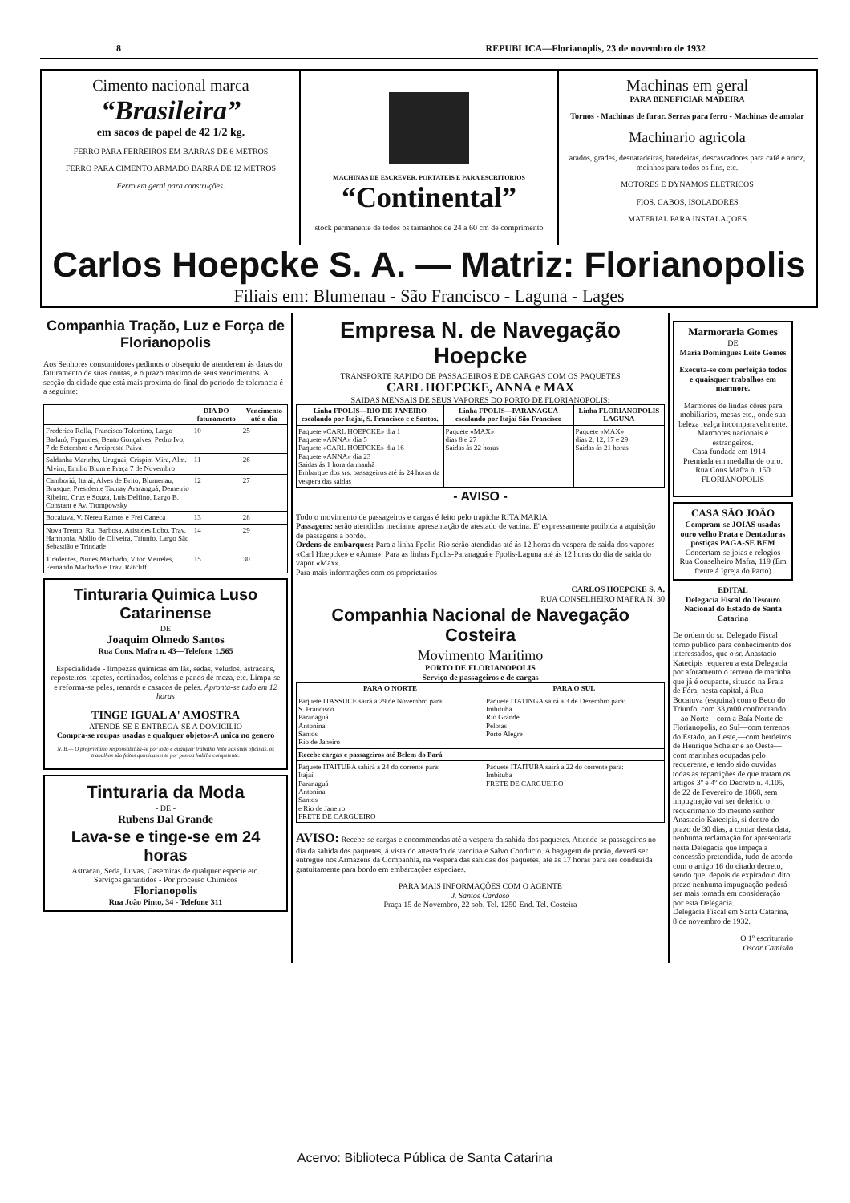8 REPUBLICA—Florianoplis, 23 de novembro de 1932
Cimento nacional marca
“Brasileira”
em sacos de papel de 42 1/2 kg.
FERRO PARA FERREIROS EM BARRAS DE 6 METROS
FERRO PARA CIMENTO ARMADO BARRA DE 12 METROS
Ferro em geral para construções.
MACHINAS DE ESCREVER, PORTATEIS E PARA ESCRITORIOS
“Continental”
stock permanente de todos os tamanhos de 24 a 60 cm de comprimento
Machinas em geral
PARA BENEFICIAR MADEIRA
Tornos - Machinas de furar. Serras para ferro - Machinas de amolar
Machinario agricola
arados, grades, desnatadeiras, batedeiras, descascadores para café e arroz, moinhos para todos os fins, etc.
MOTORES E DYNAMOS ELETRICOS
FIOS, CABOS, ISOLADORES
MATERIAL PARA INSTALAÇOES
Carlos Hoepcke S. A. — Matriz: Florianopolis
Filiais em: Blumenau - São Francisco - Laguna - Lages
Companhia Tração, Luz e Força de Florianopolis
Aos Senhores consumidores pedimos o obsequio de atenderem ás datas do faturamento de suas contas, e o prazo maximo de seus vencimentos. A secção da cidade que está mais proxima do final do periodo de tolerancia é a seguinte:
| | DIA DO faturamento | Vencimento até o dia |
| --- | --- | --- |
| Frederico Rolla, Francisco Tolentino, Largo Badaró, Fagundes, Bento Gonçalves, Pedro Ivo, 7 de Setembro e Arcipreste Paiva | 10 | 25 |
| Saldanha Marinho, Uruguai, Crispim Mira, Alm. Alvim, Emilio Blum e Praça 7 de Novembro | 11 | 26 |
| Camboriú, Itajai, Alves de Brito, Blumenau, Brusque, Presidente Taunay Araranguá, Demetrio Ribeiro, Cruz e Souza, Luis Delfino, Largo B. Constant e Av. Trompowsky | 12 | 27 |
| Bocaiuva, V. Nereu Ramos e Frei Caneca | 13 | 28 |
| Nova Trento, Rui Barbosa, Aristides Lobo, Trav. Harmonia, Abilio de Oliveira, Triunfo, Largo São Sebastião e Trindade | 14 | 29 |
| Tiradentes, Nunes Machado, Vitor Meireles, Fernando Machado e Trav. Ratcliff | 15 | 30 |
Tinturaria Quimica Luso Catarinense
DE
Joaquim Olmedo Santos
Rua Cons. Mafra n. 43—Telefone 1.565
Especialidade - limpezas quimicas em lãs, sedas, veludos, astracans, reposteiros, tapetes, cortinados, colchas e panos de meza, etc. Limpa-se e reforma-se peles, renards e casacos de peles. Apronta-se tudo em 12 horas
TINGE IGUAL A' AMOSTRA
ATENDE-SE E ENTREGA-SE A DOMICILIO
Compra-se roupas usadas e qualquer objetos-A unica no genero
N. B.— O proprietario responsabiliza-se por todo e qualquer trabalho feito nas suas oficinas, os trabalhos são feitos quimicamente por pessoa habil e competente.
Tinturaria da Moda
- DE -
Rubens Dal Grande
Lava-se e tinge-se em 24 horas
Astracan, Seda, Luvas, Casemiras de qualquer especie etc.
Serviços garantidos - Por processo Chimicos
Florianopolis
Rua João Pinto, 34 - Telefone 311
Empresa N. de Navegação Hoepcke
TRANSPORTE RAPIDO DE PASSAGEIROS E DE CARGAS COM OS PAQUETES
CARL HOEPCKE, ANNA e MAX
SAIDAS MENSAIS DE SEUS VAPORES DO PORTO DE FLORIANOPOLIS:
| Linha FPOLIS—RIO DE JANEIRO escalando por Itajaí, S. Francisco e e Santos. | Linha FPOLIS—PARANAGUÁ escalando por Itajaí São Francisco | Linha FLORIANOPOLIS LAGUNA |
| --- | --- | --- |
| Paquete «CARL HOEPCKE» dia 1 Paquete «ANNA» dia 5 Paquete «CARL HOEPCKE» dia 16 Paquete «ANNA» dia 23 Saidas ás 1 hora da manhã Embarque dos srs. passageiros até ás 24 horas da vespera das saidas | Paquete «MAX» dias 8 e 27 Saidas ás 22 horas | Paquete «MAX» dias 2, 12, 17 e 29 Saidas ás 21 horas |
- AVISO -
Todo o movimento de passageiros e cargas é feito pelo trapiche RITA MARIA
Passagens: serão atendidas mediante apresentação de atestado de vacina. E' expressamente proibida a aquisição de passagens a bordo.
Ordens de embarques: Para a linha Fpolis-Rio serão atendidas até ás 12 horas da vespera de saida dos vapores «Carl Hoepcke» e «Anna». Para as linhas Fpolis-Paranaguá e Fpolis-Laguna até ás 12 horas do dia de saida do vapor «Max».
Para mais informações com os proprietarios
CARLOS HOEPCKE S. A.
RUA CONSELHEIRO MAFRA N. 30
Companhia Nacional de Navegação Costeira
Movimento Maritimo
PORTO DE FLORIANOPOLIS
Serviço de passageiros e de cargas
| PARA O NORTE | PARA O SUL |
| --- | --- |
| Paquete ITASSUCE sairá a 29 de Novembro para: S. Francisco Paranaguá Antonina Santos Rio de Janeiro | Paquete ITATINGA sairá a 3 de Dezembro para: Imbituba Rio Grande Pelotas Porto Alegre |
| Recebe cargas e passageiros até Belem do Pará | |
| Paquete ITAITUBA sahirá a 24 do corrente para: Itajaí Paranaguá Antonina Santos e Rio de Janeiro FRETE DE CARGUEIRO | Paquete ITAITUBA sairá a 22 do corrente para: Imbituba FRETE DE CARGUEIRO |
AVISO: Recebe-se cargas e encommendas até a vespera da sahida dos paquetes. Attende-se passageiros no dia da sahida dos paquetes, á vista do attestado de vaccina e Salvo Conducto. A bagagem de porão, deverá ser entregue nos Armazens da Companhia, na vespera das sahidas dos paquetes, até ás 17 horas para ser conduzida gratuitamente para bordo em embarcações especiaes.
PARA MAIS INFORMAÇÕES COM O AGENTE
J. Santos Cardoso
Praça 15 de Novembro, 22 sob. Tel. 1250-End. Tel. Costeira
Marmoraria Gomes
DE
Maria Domingues Leite Gomes
Executa-se com perfeição todos e quaisquer trabalhos em marmore.
Marmores de lindas côres para mobiliarios, mesas etc., onde sua beleza realça incomparavelmente.
Marmores nacionais e estrangeiros.
Casa fundada em 1914—Premiada em medalha de ouro.
Rua Cons Mafra n. 150
FLORIANOPOLIS
CASA SÃO JOÃO
Compram-se JOIAS usadas ouro velho Prata e Dentaduras postiças PAGA-SE BEM
Concertam-se joias e relogios
Rua Conselheiro Mafra, 119 (Em frente á Igreja do Parto)
EDITAL
Delegacia Fiscal do Tesouro Nacional do Estado de Santa Catarina
De ordem do sr. Delegado Fiscal torno publico para conhecimento dos interessados, que o sr. Anastacio Katecipis requereu a esta Delegacia por aforamento o terreno de marinha que já é ocupante, situado na Praia de Fóra, nesta capital, á Rua Bocaiuva (esquina) com o Beco do Triunfo, com 33,m00 confrontando:—ao Norte—com a Baía Norte de Florianopolis, ao Sul—com terrenos do Estado, ao Leste,—com herdeiros de Henrique Scheler e ao Oeste—com marinhas ocupadas pelo requerente, e tendo sido ouvidas todas as repartições de que tratam os artigos 3º e 4º do Decreto n. 4.105, de 22 de Fevereiro de 1868, sem impugnação vai ser deferido o requerimento do mesmo senhor Anastacio Katecipis, si dentro do prazo de 30 dias, a contar desta data, nenhuma reclamação for apresentada nesta Delegacia que impeça a concessão pretendida, tudo de acordo com o artigo 16 do citado decreto, sendo que, depois de expirado o dito prazo nenhuma impugnação poderá ser mais tomada em consideração por esta Delegacia.
Delegacia Fiscal em Santa Catarina, 8 de novembro de 1932.
O 1º escriturario
Oscar Camisão
Acervo: Biblioteca Pública de Santa Catarina